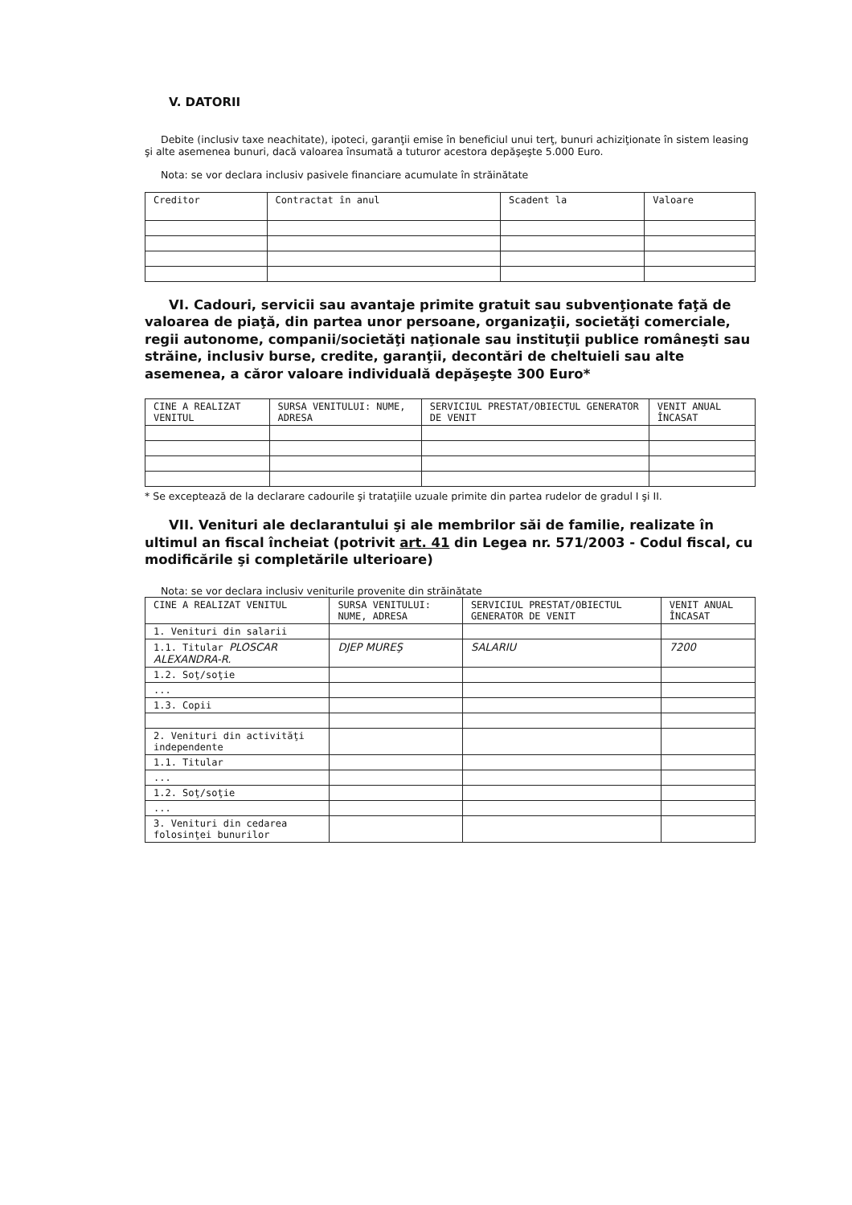V. DATORII
Debite (inclusiv taxe neachitate), ipoteci, garanţii emise în beneficiul unui terţ, bunuri achiziţionate în sistem leasing şi alte asemenea bunuri, dacă valoarea însumată a tuturor acestora depăşeşte 5.000 Euro.
Nota: se vor declara inclusiv pasivele financiare acumulate în străinătate
| Creditor | Contractat în anul | Scadent la | Valoare |
| --- | --- | --- | --- |
VI. Cadouri, servicii sau avantaje primite gratuit sau subvenţionate faţă de valoarea de piaţă, din partea unor persoane, organizaţii, societăţi comerciale, regii autonome, companii/societăţi naţionale sau instituţii publice româneşti sau străine, inclusiv burse, credite, garanţii, decontări de cheltuieli sau alte asemenea, a căror valoare individuală depăşeşte 300 Euro*
| CINE A REALIZAT VENITUL | SURSA VENITULUI: NUME, ADRESA | SERVICIUL PRESTAT/OBIECTUL GENERATOR DE VENIT | VENIT ANUAL ÎNCASAT |
| --- | --- | --- | --- |
* Se exceptează de la declarare cadourile şi trataţiile uzuale primite din partea rudelor de gradul I şi II.
VII. Venituri ale declarantului şi ale membrilor săi de familie, realizate în ultimul an fiscal încheiat (potrivit art. 41 din Legea nr. 571/2003 - Codul fiscal, cu modificările şi completările ulterioare)
Nota: se vor declara inclusiv veniturile provenite din străinătate
| CINE A REALIZAT VENITUL | SURSA VENITULUI: NUME, ADRESA | SERVICIUL PRESTAT/OBIECTUL GENERATOR DE VENIT | VENIT ANUAL ÎNCASAT |
| --- | --- | --- | --- |
| 1. Venituri din salarii | | | |
| 1.1. Titular PLOSCAR ALEXANDRA-R. | DJEP MUREŞ | SALARIU | 7200 |
| 1.2. Soţ/soţie | | | |
| ... | | | |
| 1.3. Copii | | | |
| 2. Venituri din activităţi independente | | | |
| 1.1. Titular | | | |
| ... | | | |
| 1.2. Soţ/soţie | | | |
| ... | | | |
| 3. Venituri din cedarea folosinţei bunurilor | | | |